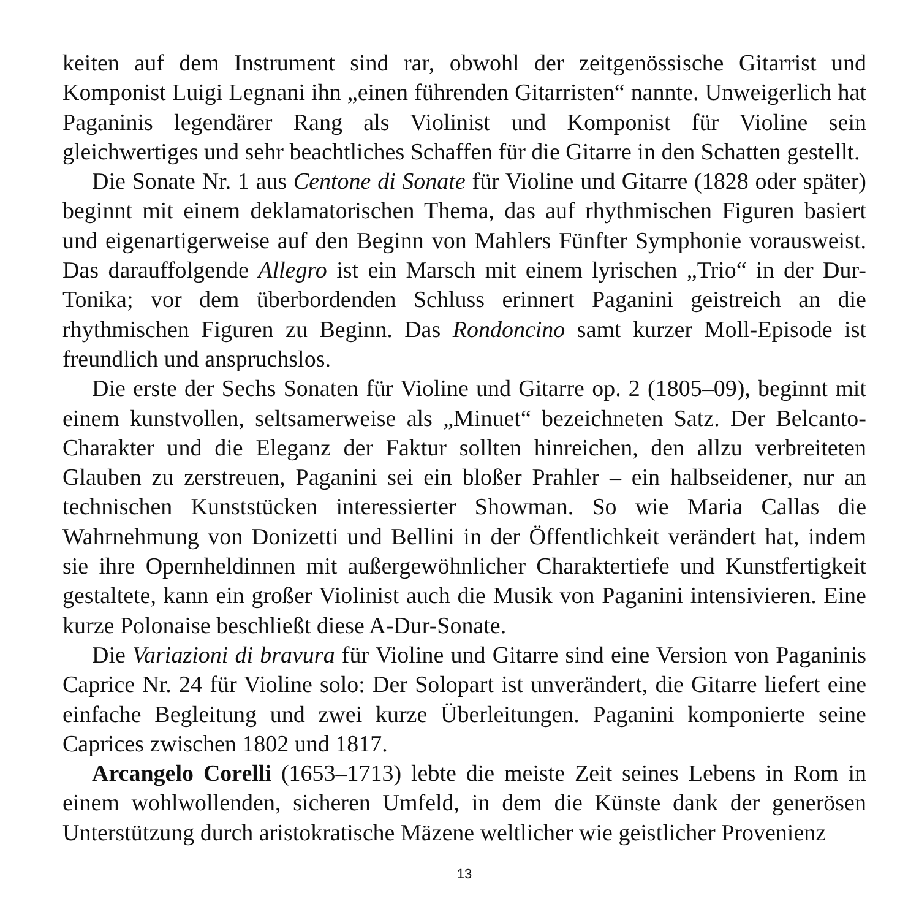keiten auf dem Instrument sind rar, obwohl der zeitgenössische Gitarrist und Komponist Luigi Legnani ihn „einen führenden Gitarristen“ nannte. Unweigerlich hat Paganinis legendärer Rang als Violinist und Komponist für Violine sein gleichwertiges und sehr beachtliches Schaffen für die Gitarre in den Schatten gestellt.
Die Sonate Nr. 1 aus Centone di Sonate für Violine und Gitarre (1828 oder später) beginnt mit einem deklamatorischen Thema, das auf rhythmischen Figuren basiert und eigenartigerweise auf den Beginn von Mahlers Fünfter Symphonie vorausweist. Das darauffolgende Allegro ist ein Marsch mit einem lyrischen „Trio“ in der Dur-Tonika; vor dem überbordenden Schluss erinnert Paganini geistreich an die rhythmischen Figuren zu Beginn. Das Rondoncino samt kurzer Moll-Episode ist freundlich und anspruchslos.
Die erste der Sechs Sonaten für Violine und Gitarre op. 2 (1805–09), beginnt mit einem kunstvollen, seltsamerweise als „Minuet“ bezeichneten Satz. Der Belcanto-Charakter und die Eleganz der Faktur sollten hinreichen, den allzu verbreiteten Glauben zu zerstreuen, Paganini sei ein bloßer Prahler – ein halbseidener, nur an technischen Kunststücken interessierter Showman. So wie Maria Callas die Wahrnehmung von Donizetti und Bellini in der Öffentlichkeit verändert hat, indem sie ihre Opernheldinnen mit außergewöhnlicher Charaktertiefe und Kunstfertigkeit gestaltete, kann ein großer Violinist auch die Musik von Paganini intensivieren. Eine kurze Polonaise beschließt diese A-Dur-Sonate.
Die Variazioni di bravura für Violine und Gitarre sind eine Version von Paganinis Caprice Nr. 24 für Violine solo: Der Solopart ist unverändert, die Gitarre liefert eine einfache Begleitung und zwei kurze Überleitungen. Paganini komponierte seine Caprices zwischen 1802 und 1817.
Arcangelo Corelli (1653–1713) lebte die meiste Zeit seines Lebens in Rom in einem wohlwollenden, sicheren Umfeld, in dem die Künste dank der generösen Unterstützung durch aristokratische Mäzene weltlicher wie geistlicher Provenienz
13